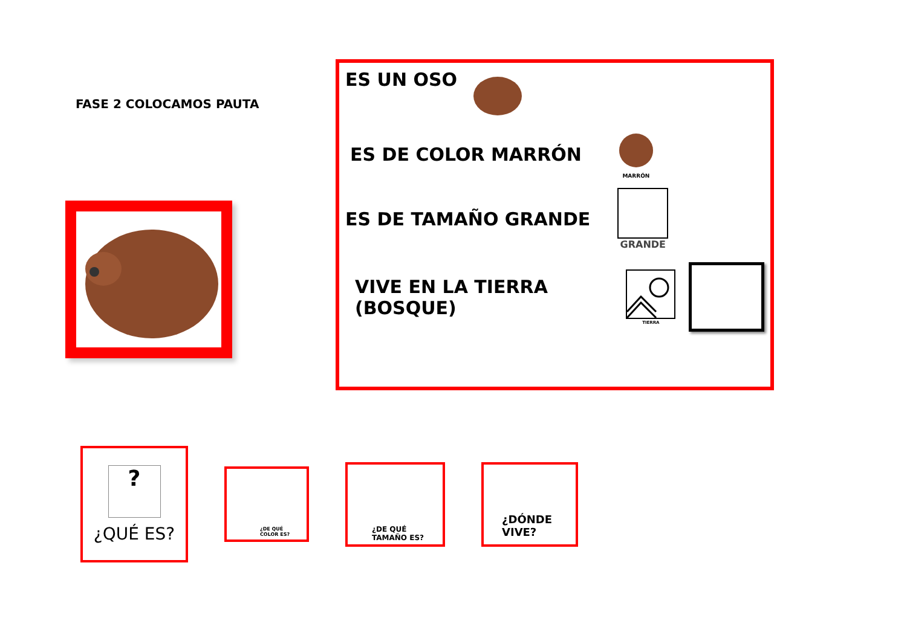FASE 2 COLOCAMOS PAUTA
ES UN OSO
ES DE COLOR MARRÓN
MARRÓN
ES DE TAMAÑO GRANDE
GRANDE
VIVE EN LA TIERRA (BOSQUE)
TIERRA
?
¿QUÉ ES?
¿DE QUÉ
COLOR ES?
¿DE QUÉ
TAMAÑO ES?
¿DÓNDE
VIVE?